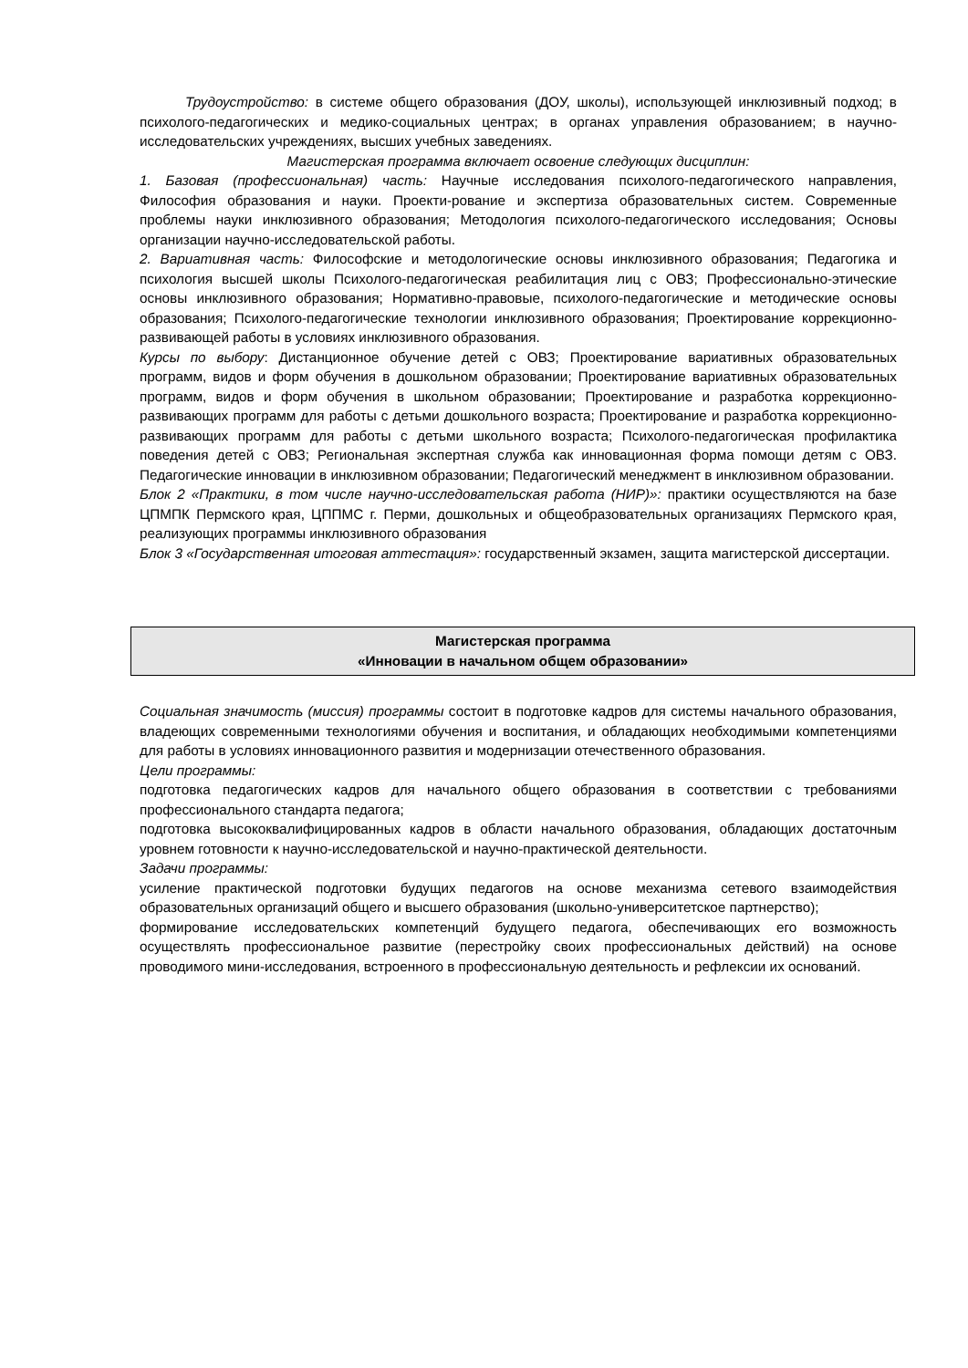Трудоустройство: в системе общего образования (ДОУ, школы), использующей инклюзивный подход; в психолого-педагогических и медико-социальных центрах; в органах управления образованием; в научно-исследовательских учреждениях, высших учебных заведениях.
Магистерская программа включает освоение следующих дисциплин:
1. Базовая (профессиональная) часть: Научные исследования психолого-педагогического направления, Философия образования и науки. Проекти-рование и экспертиза образовательных систем. Современные проблемы науки инклюзивного образования; Методология психолого-педагогического исследования; Основы организации научно-исследовательской работы.
2. Вариативная часть: Философские и методологические основы инклюзивного образования; Педагогика и психология высшей школы Психолого-педагогическая реабилитация лиц с ОВЗ; Профессионально-этические основы инклюзивного образования; Нормативно-правовые, психолого-педагогические и методические основы образования; Психолого-педагогические технологии инклюзивного образования; Проектирование коррекционно-развивающей работы в условиях инклюзивного образования.
Курсы по выбору: Дистанционное обучение детей с ОВЗ; Проектирование вариативных образовательных программ, видов и форм обучения в дошкольном образовании; Проектирование вариативных образовательных программ, видов и форм обучения в школьном образовании; Проектирование и разработка коррекционно-развивающих программ для работы с детьми дошкольного возраста; Проектирование и разработка коррекционно-развивающих программ для работы с детьми школьного возраста; Психолого-педагогическая профилактика поведения детей с ОВЗ; Региональная экспертная служба как инновационная форма помощи детям с ОВЗ. Педагогические инновации в инклюзивном образовании; Педагогический менеджмент в инклюзивном образовании.
Блок 2 «Практики, в том числе научно-исследовательская работа (НИР)»: практики осуществляются на базе ЦПМПК Пермского края, ЦППМС г. Перми, дошкольных и общеобразовательных организациях Пермского края, реализующих программы инклюзивного образования
Блок 3 «Государственная итоговая аттестация»: государственный экзамен, защита магистерской диссертации.
Магистерская программа
«Инновации в начальном общем образовании»
Социальная значимость (миссия) программы состоит в подготовке кадров для системы начального образования, владеющих современными технологиями обучения и воспитания, и обладающих необходимыми компетенциями для работы в условиях инновационного развития и модернизации отечественного образования.
Цели программы:
подготовка педагогических кадров для начального общего образования в соответствии с требованиями профессионального стандарта педагога;
подготовка высококвалифицированных кадров в области начального образования, обладающих достаточным уровнем готовности к научно-исследовательской и научно-практической деятельности.
Задачи программы:
усиление практической подготовки будущих педагогов на основе механизма сетевого взаимодействия образовательных организаций общего и высшего образования (школьно-университетское партнерство);
формирование исследовательских компетенций будущего педагога, обеспечивающих его возможность осуществлять профессиональное развитие (перестройку своих профессиональных действий) на основе проводимого мини-исследования, встроенного в профессиональную деятельность и рефлексии их оснований.